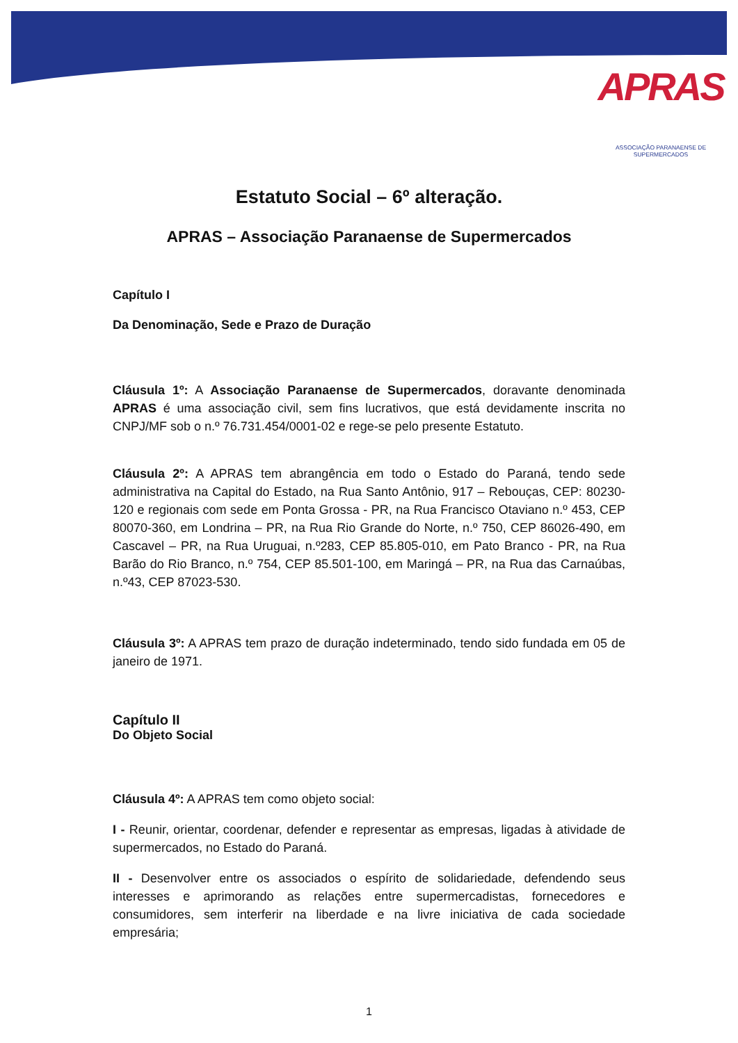APRAS
ASSOCIAÇÃO PARANAENSE DE SUPERMERCADOS
Estatuto Social – 6º alteração.
APRAS – Associação Paranaense de Supermercados
Capítulo I
Da Denominação, Sede e Prazo de Duração
Cláusula 1º: A Associação Paranaense de Supermercados, doravante denominada APRAS é uma associação civil, sem fins lucrativos, que está devidamente inscrita no CNPJ/MF sob o n.º 76.731.454/0001-02 e rege-se pelo presente Estatuto.
Cláusula 2º: A APRAS tem abrangência em todo o Estado do Paraná, tendo sede administrativa na Capital do Estado, na Rua Santo Antônio, 917 – Rebouças, CEP: 80230-120 e regionais com sede em Ponta Grossa - PR, na Rua Francisco Otaviano n.º 453, CEP 80070-360, em Londrina – PR, na Rua Rio Grande do Norte, n.º 750, CEP 86026-490, em Cascavel – PR, na Rua Uruguai, n.º283, CEP 85.805-010, em Pato Branco - PR, na Rua Barão do Rio Branco, n.º 754, CEP 85.501-100, em Maringá – PR, na Rua das Carnaúbas, n.º43, CEP 87023-530.
Cláusula 3º: A APRAS tem prazo de duração indeterminado, tendo sido fundada em 05 de janeiro de 1971.
Capítulo II
Do Objeto Social
Cláusula 4º: A APRAS tem como objeto social:
I - Reunir, orientar, coordenar, defender e representar as empresas, ligadas à atividade de supermercados, no Estado do Paraná.
II - Desenvolver entre os associados o espírito de solidariedade, defendendo seus interesses e aprimorando as relações entre supermercadistas, fornecedores e consumidores, sem interferir na liberdade e na livre iniciativa de cada sociedade empresária;
1